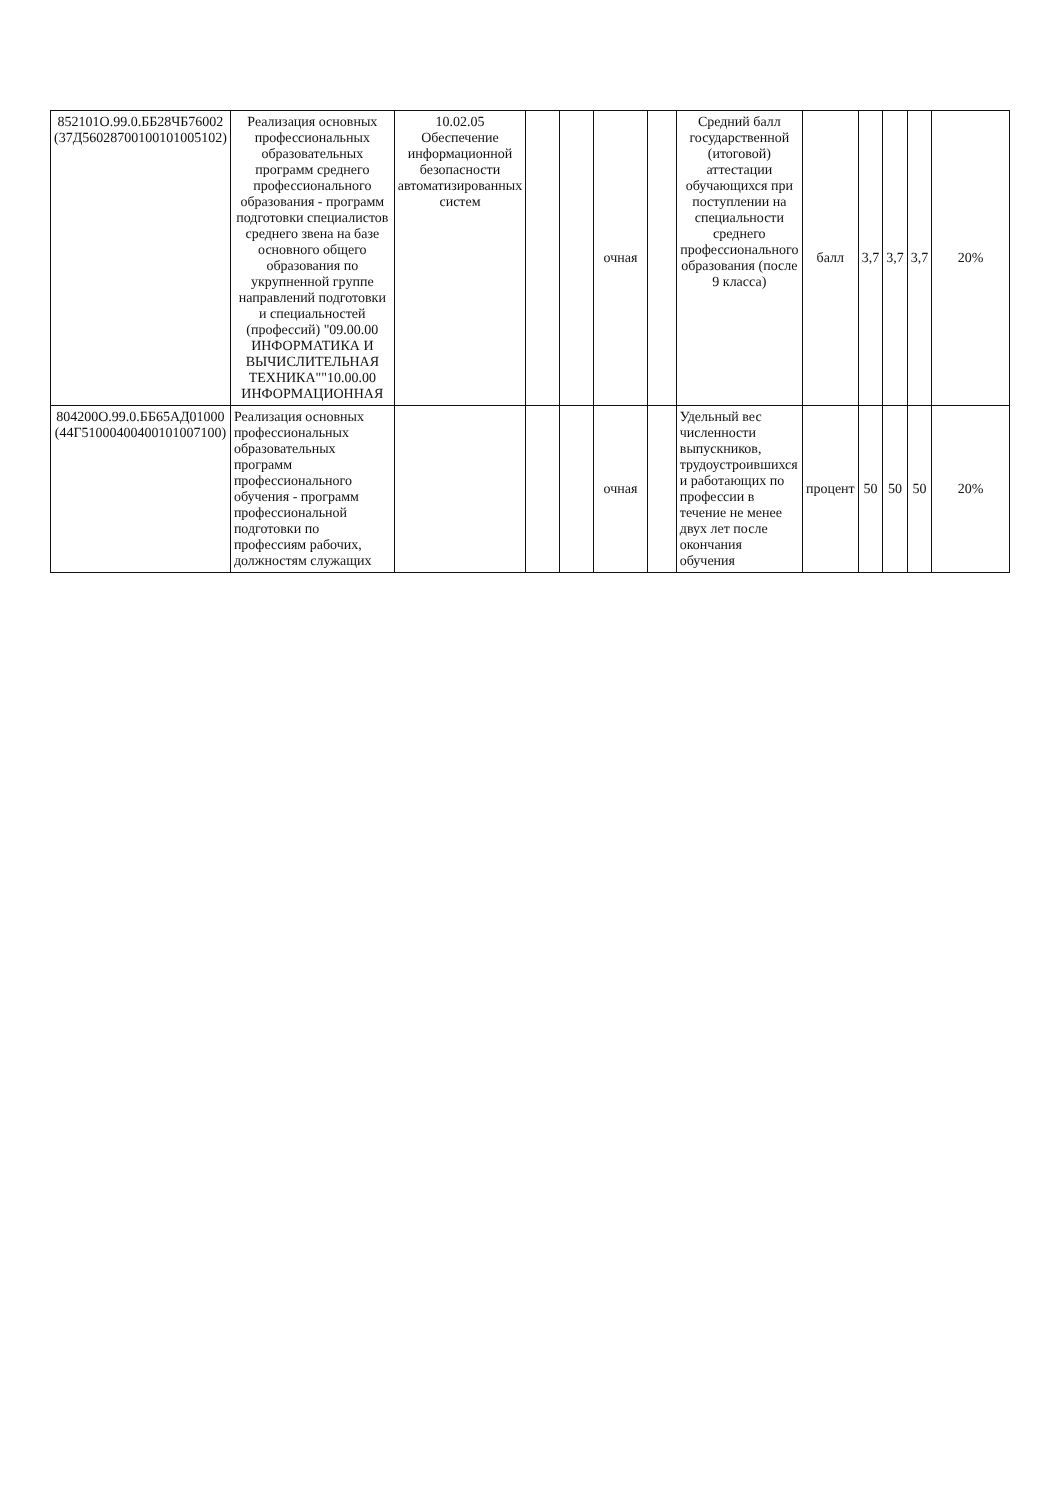| 852101О.99.0.ББ28ЧБ76002 (37Д56028700100101005102) | Реализация основных профессиональных образовательных программ среднего профессионального образования - программ подготовки специалистов среднего звена на базе основного общего образования по укрупненной группе направлений подготовки и специальностей (профессий) "09.00.00 ИНФОРМАТИКА И ВЫЧИСЛИТЕЛЬНАЯ ТЕХНИКА""10.00.00 ИНФОРМАЦИОННАЯ | 10.02.05 Обеспечение информационной безопасности автоматизированных систем | | | очная | | Средний балл государственной (итоговой) аттестации обучающихся при поступлении на специальности среднего профессионального образования (после 9 класса) | балл | 3,7 | 3,7 | 3,7 | 20% |
| 804200О.99.0.ББ65АД01000 (44Г51000400400101007100) | Реализация основных профессиональных образовательных программ профессионального обучения - программ профессиональной подготовки по профессиям рабочих, должностям служащих | | | | очная | | Удельный вес численности выпускников, трудоустроившихся и работающих по профессии в течение не менее двух лет после окончания обучения | процент | 50 | 50 | 50 | 20% |